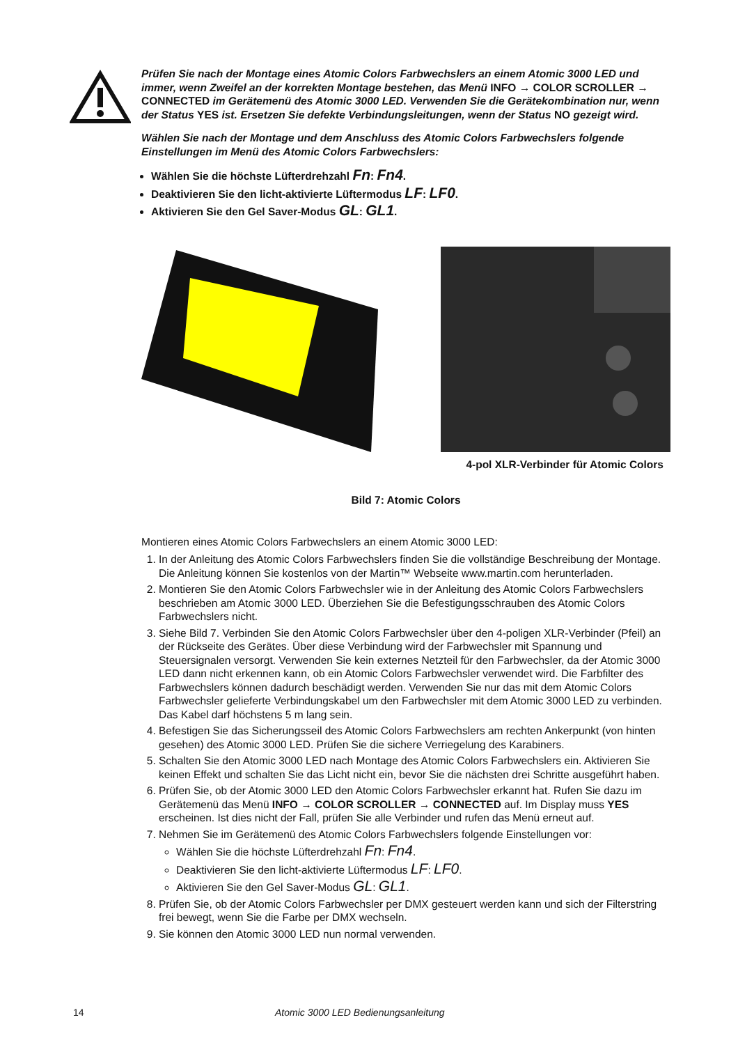Prüfen Sie nach der Montage eines Atomic Colors Farbwechslers an einem Atomic 3000 LED und immer, wenn Zweifel an der korrekten Montage bestehen, das Menü INFO → COLOR SCROLLER → CONNECTED im Gerätemenü des Atomic 3000 LED. Verwenden Sie die Gerätekombination nur, wenn der Status YES ist. Ersetzen Sie defekte Verbindungsleitungen, wenn der Status NO gezeigt wird.
Wählen Sie nach der Montage und dem Anschluss des Atomic Colors Farbwechslers folgende Einstellungen im Menü des Atomic Colors Farbwechslers:
Wählen Sie die höchste Lüfterdrehzahl Fn: Fn4.
Deaktivieren Sie den licht-aktivierte Lüftermodus LF: LF0.
Aktivieren Sie den Gel Saver-Modus GL: GL1.
4-pol XLR-Verbinder für Atomic Colors
Bild 7: Atomic Colors
Montieren eines Atomic Colors Farbwechslers an einem Atomic 3000 LED:
1. In der Anleitung des Atomic Colors Farbwechslers finden Sie die vollständige Beschreibung der Montage. Die Anleitung können Sie kostenlos von der Martin™ Webseite www.martin.com herunterladen.
2. Montieren Sie den Atomic Colors Farbwechsler wie in der Anleitung des Atomic Colors Farbwechslers beschrieben am Atomic 3000 LED. Überziehen Sie die Befestigungsschrauben des Atomic Colors Farbwechslers nicht.
3. Siehe Bild 7. Verbinden Sie den Atomic Colors Farbwechsler über den 4-poligen XLR-Verbinder (Pfeil) an der Rückseite des Gerätes. Über diese Verbindung wird der Farbwechsler mit Spannung und Steuersignalen versorgt. Verwenden Sie kein externes Netzteil für den Farbwechsler, da der Atomic 3000 LED dann nicht erkennen kann, ob ein Atomic Colors Farbwechsler verwendet wird. Die Farbfilter des Farbwechslers können dadurch beschädigt werden. Verwenden Sie nur das mit dem Atomic Colors Farbwechsler gelieferte Verbindungskabel um den Farbwechsler mit dem Atomic 3000 LED zu verbinden. Das Kabel darf höchstens 5 m lang sein.
4. Befestigen Sie das Sicherungsseil des Atomic Colors Farbwechslers am rechten Ankerpunkt (von hinten gesehen) des Atomic 3000 LED. Prüfen Sie die sichere Verriegelung des Karabiners.
5. Schalten Sie den Atomic 3000 LED nach Montage des Atomic Colors Farbwechslers ein. Aktivieren Sie keinen Effekt und schalten Sie das Licht nicht ein, bevor Sie die nächsten drei Schritte ausgeführt haben.
6. Prüfen Sie, ob der Atomic 3000 LED den Atomic Colors Farbwechsler erkannt hat. Rufen Sie dazu im Gerätemenü das Menü INFO → COLOR SCROLLER → CONNECTED auf. Im Display muss YES erscheinen. Ist dies nicht der Fall, prüfen Sie alle Verbinder und rufen das Menü erneut auf.
7. Nehmen Sie im Gerätemenü des Atomic Colors Farbwechslers folgende Einstellungen vor:
Wählen Sie die höchste Lüfterdrehzahl Fn: Fn4.
Deaktivieren Sie den licht-aktivierte Lüftermodus LF: LF0.
Aktivieren Sie den Gel Saver-Modus GL: GL1.
8. Prüfen Sie, ob der Atomic Colors Farbwechsler per DMX gesteuert werden kann und sich der Filterstring frei bewegt, wenn Sie die Farbe per DMX wechseln.
9. Sie können den Atomic 3000 LED nun normal verwenden.
14 Atomic 3000 LED Bedienungsanleitung